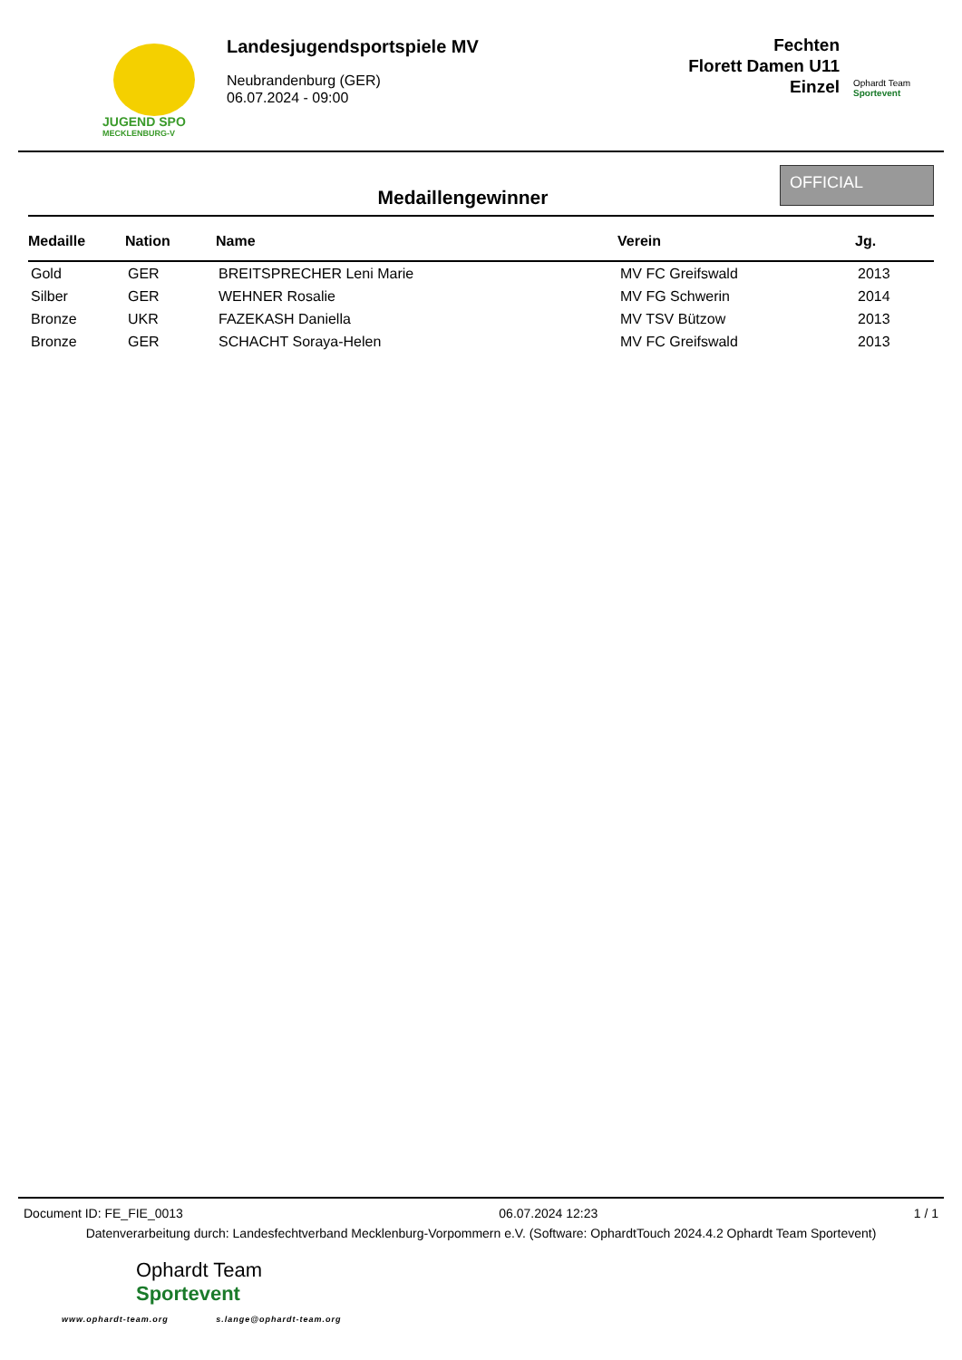JUGEND SPO
MECKLENBURG-V
Landesjugendsportspiele MV
Neubrandenburg (GER)
06.07.2024 - 09:00
Fechten
Florett Damen U11
Einzel
Ophardt Team
Sportevent
Medaillengewinner
OFFICIAL
| Medaille | Nation | Name | Verein | Jg. |
| --- | --- | --- | --- | --- |
| Gold | GER | BREITSPRECHER Leni Marie | MV FC Greifswald | 2013 |
| Silber | GER | WEHNER Rosalie | MV FG Schwerin | 2014 |
| Bronze | UKR | FAZEKASH Daniella | MV TSV Bützow | 2013 |
| Bronze | GER | SCHACHT Soraya-Helen | MV FC Greifswald | 2013 |
Document ID: FE_FIE_0013 06.07.2024 12:23 1 / 1
Datenverarbeitung durch: Landesfechtverband Mecklenburg-Vorpommern e.V. (Software: OphardtTouch 2024.4.2 Ophardt Team Sportevent)
Ophardt Team
Sportevent
www.ophardt-team.org s.lange@ophardt-team.org